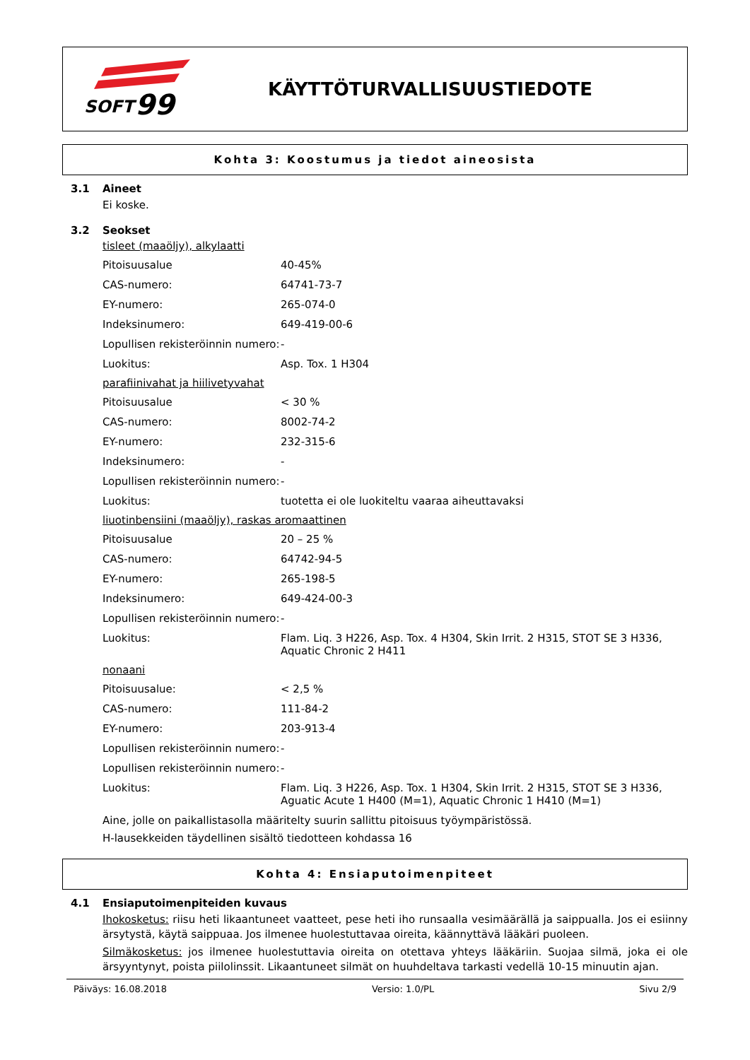SOFT
99
KÄYTTÖTURVALLISUUSTIEDOTE
Kohta 3: Koostumus ja tiedot aineosista
3.1 Aineet
Ei koske.
3.2 Seokset
tisleet (maaöljy), alkylaatti
| Pitoisuusalue | 40-45% |
| CAS-numero: | 64741-73-7 |
| EY-numero: | 265-074-0 |
| Indeksinumero: | 649-419-00-6 |
| Lopullisen rekisteröinnin numero: | - |
| Luokitus: | Asp. Tox. 1 H304 |
parafiinivahat ja hiilivetyvahat
| Pitoisuusalue | < 30 % |
| CAS-numero: | 8002-74-2 |
| EY-numero: | 232-315-6 |
| Indeksinumero: | - |
| Lopullisen rekisteröinnin numero: | - |
| Luokitus: | tuotetta ei ole luokiteltu vaaraa aiheuttavaksi |
liuotinbensiini (maaöljy), raskas aromaattinen
| Pitoisuusalue | 20 – 25 % |
| CAS-numero: | 64742-94-5 |
| EY-numero: | 265-198-5 |
| Indeksinumero: | 649-424-00-3 |
| Lopullisen rekisteröinnin numero: | - |
| Luokitus: | Flam. Liq. 3 H226, Asp. Tox. 4 H304, Skin Irrit. 2 H315, STOT SE 3 H336, Aquatic Chronic 2 H411 |
nonaani
| Pitoisuusalue: | < 2,5 % |
| CAS-numero: | 111-84-2 |
| EY-numero: | 203-913-4 |
| Lopullisen rekisteröinnin numero: | - |
| Lopullisen rekisteröinnin numero: | - |
| Luokitus: | Flam. Liq. 3 H226, Asp. Tox. 1 H304, Skin Irrit. 2 H315, STOT SE 3 H336, Aguatic Acute 1 H400 (M=1), Aquatic Chronic 1 H410 (M=1) |
Aine, jolle on paikallistasolla määritelty suurin sallittu pitoisuus työympäristössä.
H-lausekkeiden täydellinen sisältö tiedotteen kohdassa 16
Kohta 4: Ensiaputoimenpiteet
4.1 Ensiaputoimenpiteiden kuvaus
Ihokosketus: riisu heti likaantuneet vaatteet, pese heti iho runsaalla vesimäärällä ja saippualla. Jos ei esiinny ärsytystä, käytä saippuaa. Jos ilmenee huolestuttavaa oireita, käännyttävä lääkäri puoleen.
Silmäkosketus: jos ilmenee huolestuttavia oireita on otettava yhteys lääkäriin. Suojaa silmä, joka ei ole ärsyyntynyt, poista piilolinssit. Likaantuneet silmät on huuhdeltava tarkasti vedellä 10-15 minuutin ajan.
Päiväys: 16.08.2018 Versio: 1.0/PL Sivu 2/9